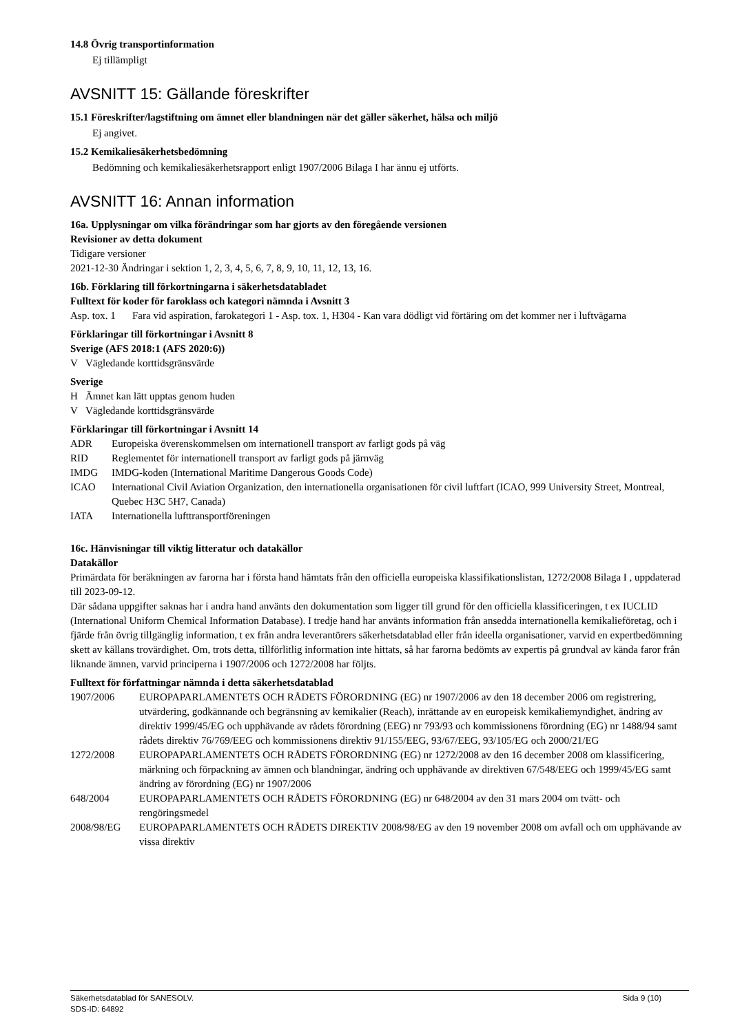14.8 Övrig transportinformation
Ej tillämpligt
AVSNITT 15: Gällande föreskrifter
15.1 Föreskrifter/lagstiftning om ämnet eller blandningen när det gäller säkerhet, hälsa och miljö
Ej angivet.
15.2 Kemikaliesäkerhetsbedömning
Bedömning och kemikaliesäkerhetsrapport enligt 1907/2006 Bilaga I har ännu ej utförts.
AVSNITT 16: Annan information
16a. Upplysningar om vilka förändringar som har gjorts av den föregående versionen
Revisioner av detta dokument
Tidigare versioner
2021-12-30 Ändringar i sektion 1, 2, 3, 4, 5, 6, 7, 8, 9, 10, 11, 12, 13, 16.
16b. Förklaring till förkortningarna i säkerhetsdatabladet
Fulltext för koder för faroklass och kategori nämnda i Avsnitt 3
Asp. tox. 1 Fara vid aspiration, farokategori 1 - Asp. tox. 1, H304 - Kan vara dödligt vid förtäring om det kommer ner i luftvägarna
Förklaringar till förkortningar i Avsnitt 8
Sverige (AFS 2018:1 (AFS 2020:6))
V Vägledande korttidsgränsvärde
Sverige
H Ämnet kan lätt upptas genom huden
V Vägledande korttidsgränsvärde
Förklaringar till förkortningar i Avsnitt 14
ADR Europeiska överenskommelsen om internationell transport av farligt gods på väg
RID Reglementet för internationell transport av farligt gods på järnväg
IMDG IMDG-koden (International Maritime Dangerous Goods Code)
ICAO International Civil Aviation Organization, den internationella organisationen för civil luftfart (ICAO, 999 University Street, Montreal, Quebec H3C 5H7, Canada)
IATA Internationella lufttransportföreningen
16c. Hänvisningar till viktig litteratur och datakällor
Datakällor
Primärdata för beräkningen av farorna har i första hand hämtats från den officiella europeiska klassifikationslistan, 1272/2008 Bilaga I , uppdaterad till 2023-09-12.
Där sådana uppgifter saknas har i andra hand använts den dokumentation som ligger till grund för den officiella klassificeringen, t ex IUCLID (International Uniform Chemical Information Database). I tredje hand har använts information från ansedda internationella kemikalieföretag, och i fjärde från övrig tillgänglig information, t ex från andra leverantörers säkerhetsdatablad eller från ideella organisationer, varvid en expertbedömning skett av källans trovärdighet. Om, trots detta, tillförlitlig information inte hittats, så har farorna bedömts av expertis på grundval av kända faror från liknande ämnen, varvid principerna i 1907/2006 och 1272/2008 har följts.
Fulltext för författningar nämnda i detta säkerhetsdatablad
1907/2006 EUROPAPARLAMENTETS OCH RÅDETS FÖRORDNING (EG) nr 1907/2006 av den 18 december 2006 om registrering, utvärdering, godkännande och begränsning av kemikalier (Reach), inrättande av en europeisk kemikaliemyndighet, ändring av direktiv 1999/45/EG och upphävande av rådets förordning (EEG) nr 793/93 och kommissionens förordning (EG) nr 1488/94 samt rådets direktiv 76/769/EEG och kommissionens direktiv 91/155/EEG, 93/67/EEG, 93/105/EG och 2000/21/EG
1272/2008 EUROPAPARLAMENTETS OCH RÅDETS FÖRORDNING (EG) nr 1272/2008 av den 16 december 2008 om klassificering, märkning och förpackning av ämnen och blandningar, ändring och upphävande av direktiven 67/548/EEG och 1999/45/EG samt ändring av förordning (EG) nr 1907/2006
648/2004 EUROPAPARLAMENTETS OCH RÅDETS FÖRORDNING (EG) nr 648/2004 av den 31 mars 2004 om tvätt- och rengöringsmedel
2008/98/EG EUROPAPARLAMENTETS OCH RÅDETS DIREKTIV 2008/98/EG av den 19 november 2008 om avfall och om upphävande av vissa direktiv
Säkerhetsdatablad för SANESOLV.
SDS-ID: 64892 Sida 9 (10)